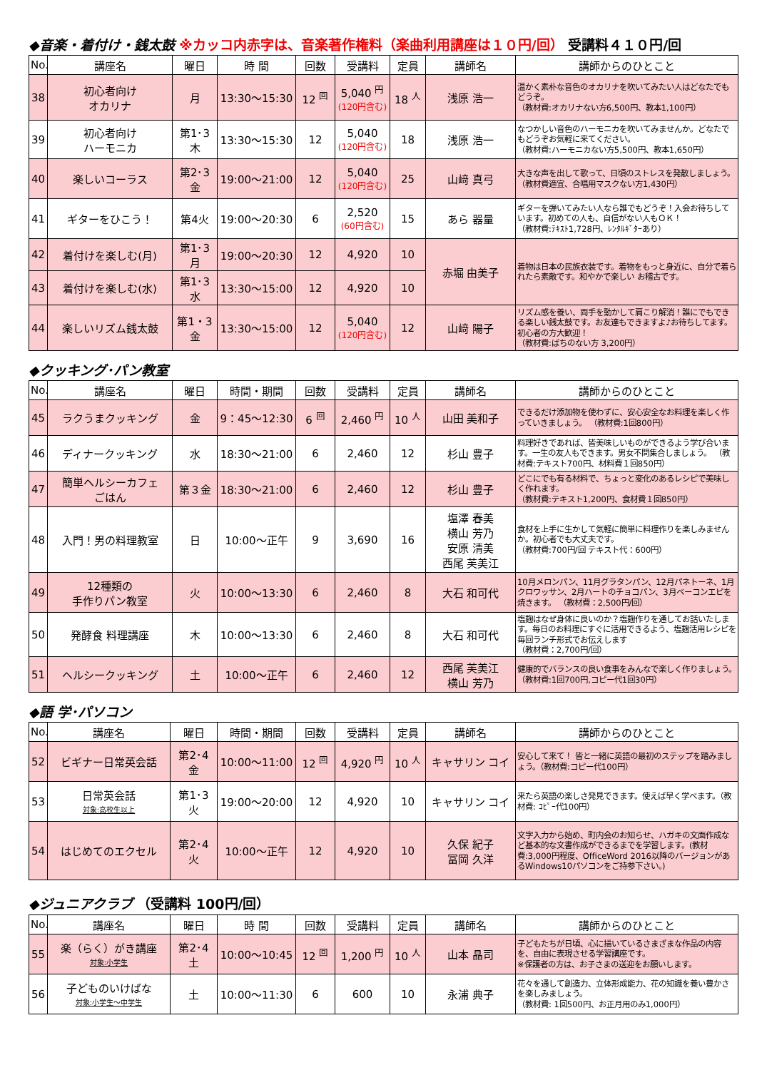◆音楽・着付け・銭太鼓 ※カッコ内赤字は、音楽著作権料（楽曲利用講座は１０円/回） 受講料４１０円/回
| No. | 講座名 | 曜日 | 時 間 | 回数 | 受講料 | 定員 | 講師名 | 講師からのひとこと |
| --- | --- | --- | --- | --- | --- | --- | --- | --- |
| 38 | 初心者向け オカリナ | 月 | 13:30～15:30 | 12 <sup>回</sup> | 5,040 <sup>円</sup> (120円含む) | 18 <sup>人</sup> | 浅原 浩一 | 温かく素朴な音色のオカリナを吹いてみたい人はどなたでもどうぞ。 （教材費:オカリナない方6,500円、教本1,100円） |
| 39 | 初心者向け ハーモニカ | 第1･3 木 | 13:30～15:30 | 12 | 5,040 (120円含む) | 18 | 浅原 浩一 | なつかしい音色のハーモニカを吹いてみませんか。どなたでもどうぞお気軽に来てください。 （教材費:ハーモニカない方5,500円、教本1,650円） |
| 40 | 楽しいコーラス | 第2･3 金 | 19:00～21:00 | 12 | 5,040 (120円含む) | 25 | 山﨑 真弓 | 大きな声を出して歌って、日頃のストレスを発散しましょう。 （教材費適宜、合唱用マスクない方1,430円） |
| 41 | ギターをひこう！ | 第4火 | 19:00～20:30 | 6 | 2,520 (60円含む) | 15 | あら 器量 | ギターを弾いてみたい人なら誰でもどうぞ！入会お待ちしています。初めての人も、自信がない人もＯＫ！ （教材費:ﾃｷｽﾄ1,728円、ﾚﾝﾀﾙｷﾞﾀｰあり） |
| 42 | 着付けを楽しむ(月) | 第1･3 月 | 19:00～20:30 | 12 | 4,920 | 10 | 赤堀 由美子 | 着物は日本の民族衣装です。着物をもっと身近に、自分で着られたら素敵です。和やかで楽しい お稽古です。 |
| 43 | 着付けを楽しむ(水) | 第1･3 水 | 13:30～15:00 | 12 | 4,920 | 10 | | |
| 44 | 楽しいリズム銭太鼓 | 第1・3 金 | 13:30～15:00 | 12 | 5,040 (120円含む) | 12 | 山﨑 陽子 | リズム感を養い、両手を動かして肩こり解消！誰にでもできる楽しい銭太鼓です。お友達もできますよ♪お待ちしてます。初心者の方大歓迎！ （教材費:ばちのない方 3,200円） |
◆クッキング･パン教室
| No. | 講座名 | 曜日 | 時間・期間 | 回数 | 受講料 | 定員 | 講師名 | 講師からのひとこと |
| --- | --- | --- | --- | --- | --- | --- | --- | --- |
| 45 | ラクうまクッキング | 金 | 9：45～12:30 | 6 <sup>回</sup> | 2,460 <sup>円</sup> | 10 <sup>人</sup> | 山田 美和子 | できるだけ添加物を使わずに、安心安全なお料理を楽しく作っていきましょう。 （教材費:1回800円） |
| 46 | ディナークッキング | 水 | 18:30～21:00 | 6 | 2,460 | 12 | 杉山 豊子 | 料理好きであれば、皆美味しいものができるよう学び合います。一生の友人もできます。男女不問集合しましょう。 （教材費:テキスト700円、材料費１回850円） |
| 47 | 簡単ヘルシーカフェ ごはん | 第３金 | 18:30～21:00 | 6 | 2,460 | 12 | 杉山 豊子 | どこにでも有る材料で、ちょっと変化のあるレシピで美味しく作れます。 （教材費:テキスト1,200円、食材費１回850円） |
| 48 | 入門！男の料理教室 | 日 | 10:00～正午 | 9 | 3,690 | 16 | 塩澤 春美 横山 芳乃 安原 清美 西尾 芙美江 | 食材を上手に生かして気軽に簡単に料理作りを楽しみませんか。初心者でも大丈夫です。 （教材費:700円/回 テキスト代：600円） |
| 49 | 12種類の 手作りパン教室 | 火 | 10:00～13:30 | 6 | 2,460 | 8 | 大石 和可代 | 10月メロンパン、11月グラタンパン、12月パネトーネ、1月クロワッサン、2月ハートのチョコパン、3月ベーコンエピを焼きます。 （教材費：2,500円/回） |
| 50 | 発酵食 料理講座 | 木 | 10:00～13:30 | 6 | 2,460 | 8 | 大石 和可代 | 塩麹はなぜ身体に良いのか？塩麹作りを通してお話いたします。毎日のお料理にすぐに活用できるよう、塩麹活用レシピを毎回ランチ形式でお伝えします （教材費：2,700円/回） |
| 51 | ヘルシークッキング | 土 | 10:00～正午 | 6 | 2,460 | 12 | 西尾 芙美江 横山 芳乃 | 健康的でバランスの良い食事をみんなで楽しく作りましょう。 （教材費:1回700円,コピー代1回30円） |
◆語 学･パソコン
| No. | 講座名 | 曜日 | 時間・期間 | 回数 | 受講料 | 定員 | 講師名 | 講師からのひとこと |
| --- | --- | --- | --- | --- | --- | --- | --- | --- |
| 52 | ビギナー日常英会話 | 第2･4 金 | 10:00～11:00 | 12 <sup>回</sup> | 4,920 <sup>円</sup> | 10 <sup>人</sup> | キャサリン コイ | 安心して来て！ 皆と一緒に英語の最初のステップを踏みましょう。（教材費:コピー代100円） |
| 53 | 日常英会話 対象:高校生以上 | 第1･3 火 | 19:00～20:00 | 12 | 4,920 | 10 | キャサリン コイ | 来たら英語の楽しさ発見できます。使えば早く学べます。（教材費: ｺﾋﾟｰ代100円） |
| 54 | はじめてのエクセル | 第2･4 火 | 10:00～正午 | 12 | 4,920 | 10 | 久保 紀子 冨岡 久洋 | 文字入力から始め、町内会のお知らせ、ハガキの文面作成など基本的な文書作成ができるまでを学習します。(教材費:3,000円程度、OfficeWord 2016以降のバージョンがあるWindows10パソコンをご持参下さい。) |
◆ジュニアクラブ （受講料 100円/回）
| No. | 講座名 | 曜日 | 時 間 | 回数 | 受講料 | 定員 | 講師名 | 講師からのひとこと |
| --- | --- | --- | --- | --- | --- | --- | --- | --- |
| 55 | 楽（らく）がき講座 対象:小学生 | 第2･4 土 | 10:00～10:45 | 12 <sup>回</sup> | 1,200 <sup>円</sup> | 10 <sup>人</sup> | 山本 晶司 | 子どもたちが日頃、心に描いているさまざまな作品の内容を、自由に表現させる学習講座です。 ※保護者の方は、お子さまの送迎をお願いします。 |
| 56 | 子どものいけばな 対象:小学生～中学生 | 土 | 10:00～11:30 | 6 | 600 | 10 | 永浦 典子 | 花々を通して創造力、立体形成能力、花の知識を養い豊かさを楽しみましょう。 （教材費: 1回500円、お正月用のみ1,000円） |